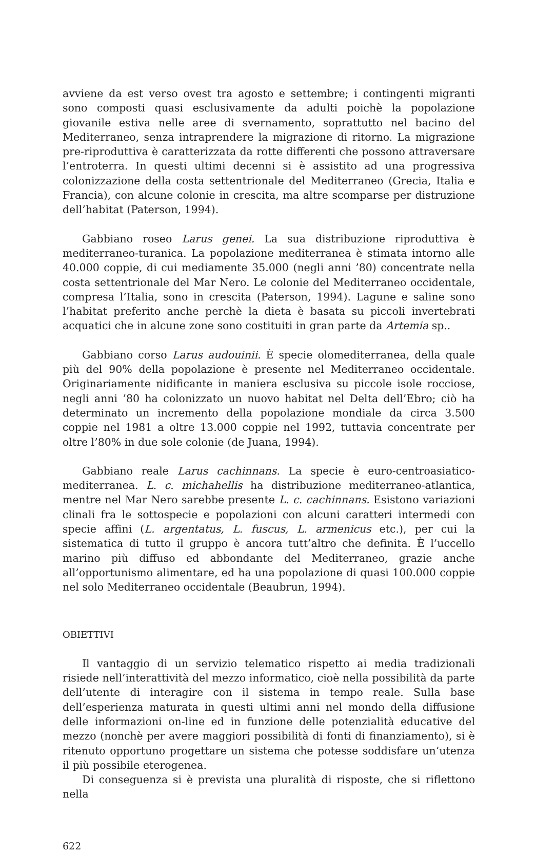avviene da est verso ovest tra agosto e settembre; i contingenti migranti sono composti quasi esclusivamente da adulti poichè la popolazione giovanile estiva nelle aree di svernamento, soprattutto nel bacino del Mediterraneo, senza intraprendere la migrazione di ritorno. La migrazione pre-riproduttiva è caratterizzata da rotte differenti che possono attraversare l’entroterra. In questi ultimi decenni si è assistito ad una progressiva colonizzazione della costa settentrionale del Mediterraneo (Grecia, Italia e Francia), con alcune colonie in crescita, ma altre scomparse per distruzione dell’habitat (Paterson, 1994).
Gabbiano roseo Larus genei. La sua distribuzione riproduttiva è mediterraneo-turanica. La popolazione mediterranea è stimata intorno alle 40.000 coppie, di cui mediamente 35.000 (negli anni ’80) concentrate nella costa settentrionale del Mar Nero. Le colonie del Mediterraneo occidentale, compresa l’Italia, sono in crescita (Paterson, 1994). Lagune e saline sono l’habitat preferito anche perchè la dieta è basata su piccoli invertebrati acquatici che in alcune zone sono costituiti in gran parte da Artemia sp..
Gabbiano corso Larus audouinii. È specie olomediterranea, della quale più del 90% della popolazione è presente nel Mediterraneo occidentale. Originariamente nidificante in maniera esclusiva su piccole isole rocciose, negli anni ’80 ha colonizzato un nuovo habitat nel Delta dell’Ebro; ciò ha determinato un incremento della popolazione mondiale da circa 3.500 coppie nel 1981 a oltre 13.000 coppie nel 1992, tuttavia concentrate per oltre l’80% in due sole colonie (de Juana, 1994).
Gabbiano reale Larus cachinnans. La specie è euro-centroasiatico-mediterranea. L. c. michahellis ha distribuzione mediterraneo-atlantica, mentre nel Mar Nero sarebbe presente L. c. cachinnans. Esistono variazioni clinali fra le sottospecie e popolazioni con alcuni caratteri intermedi con specie affini (L. argentatus, L. fuscus, L. armenicus etc.), per cui la sistematica di tutto il gruppo è ancora tutt’altro che definita. È l’uccello marino più diffuso ed abbondante del Mediterraneo, grazie anche all’opportunismo alimentare, ed ha una popolazione di quasi 100.000 coppie nel solo Mediterraneo occidentale (Beaubrun, 1994).
OBIETTIVI
Il vantaggio di un servizio telematico rispetto ai media tradizionali risiede nell’interattività del mezzo informatico, cioè nella possibilità da parte dell’utente di interagire con il sistema in tempo reale. Sulla base dell’esperienza maturata in questi ultimi anni nel mondo della diffusione delle informazioni on-line ed in funzione delle potenzialità educative del mezzo (nonchè per avere maggiori possibilità di fonti di finanziamento), si è ritenuto opportuno progettare un sistema che potesse soddisfare un’utenza il più possibile eterogenea.
Di conseguenza si è prevista una pluralità di risposte, che si riflettono nella
622